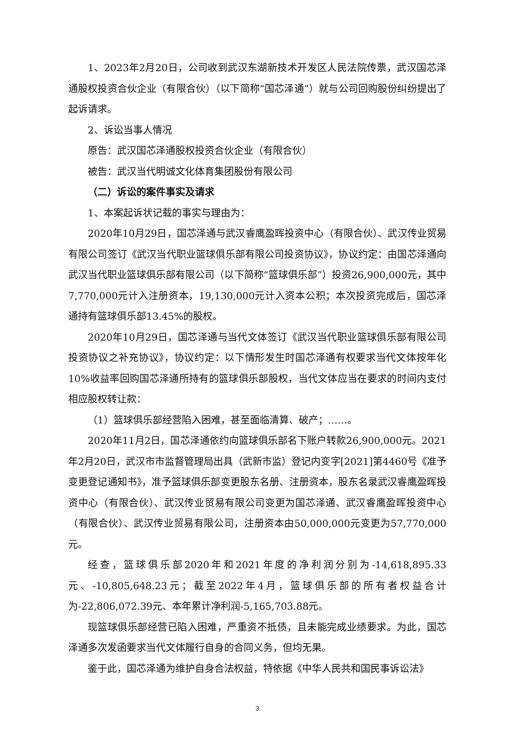1、2023年2月20日，公司收到武汉东湖新技术开发区人民法院传票，武汉国芯泽通股权投资合伙企业（有限合伙）（以下简称“国芯泽通”）就与公司回购股份纠纷提出了起诉请求。
2、诉讼当事人情况
原告：武汉国芯泽通股权投资合伙企业（有限合伙）
被告：武汉当代明诚文化体育集团股份有限公司
（二）诉讼的案件事实及请求
1、本案起诉状记载的事实与理由为：
2020年10月29日，国芯泽通与武汉睿鹰盈晖投资中心（有限合伙）、武汉传业贸易有限公司签订《武汉当代职业篮球俱乐部有限公司投资协议》，协议约定：由国芯泽通向武汉当代职业篮球俱乐部有限公司（以下简称“篮球俱乐部”）投资26,900,000元，其中7,770,000元计入注册资本，19,130,000元计入资本公积；本次投资完成后，国芯泽通持有篮球俱乐部13.45%的股权。
2020年10月29日，国芯泽通与当代文体签订《武汉当代职业篮球俱乐部有限公司投资协议之补充协议》，协议约定：以下情形发生时国芯泽通有权要求当代文体按年化10%收益率回购国芯泽通所持有的篮球俱乐部股权，当代文体应当在要求的时间内支付相应股权转让款：
（1）篮球俱乐部经营陷入困难，甚至面临清算、破产；……。
2020年11月2日，国芯泽通依约向篮球俱乐部名下账户转款26,900,000元。2021年2月20日，武汉市市监督管理局出具（武新市监）登记内变字[2021]第4460号《准予变更登记通知书》，准予篮球俱乐部变更股东名册、注册资本，股东名录武汉睿鹰盈晖投资中心（有限合伙）、武汉传业贸易有限公司变更为国芯泽通、武汉睿鹰盈晖投资中心（有限合伙）、武汉传业贸易有限公司，注册资本由50,000,000元变更为57,770,000元。
经查，篮球俱乐部2020年和2021年度的净利润分别为-14,618,895.33元、-10,805,648.23元；截至2022年4月，篮球俱乐部的所有者权益合计为-22,806,072.39元、本年累计净利润-5,165,703.88元。
现篮球俱乐部经营已陷入困难，严重资不抵债，且未能完成业绩要求。为此，国芯泽通多次发函要求当代文体履行自身的合同义务，但均无果。
鉴于此，国芯泽通为维护自身合法权益，特依据《中华人民共和国民事诉讼法》
3